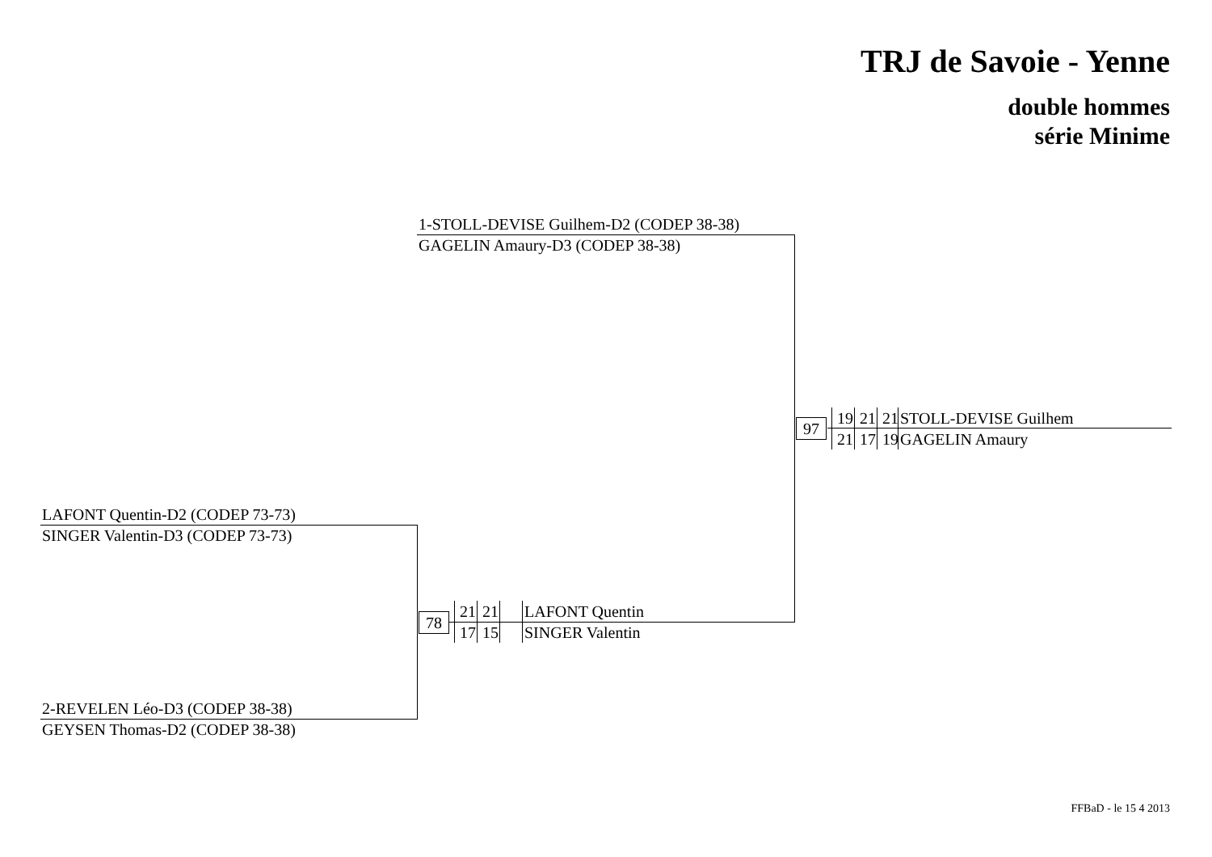TRJ de Savoie - Yenne
double hommes
série Minime
1-STOLL-DEVISE Guilhem-D2 (CODEP 38-38)
GAGELIN Amaury-D3 (CODEP 38-38)
LAFONT Quentin-D2 (CODEP 73-73)
SINGER Valentin-D3 (CODEP 73-73)
2-REVELEN Léo-D3 (CODEP 38-38)
GEYSEN Thomas-D2 (CODEP 38-38)
78
21 21
17 15
LAFONT Quentin
SINGER Valentin
97
19 21 21
21 17 19
STOLL-DEVISE Guilhem
GAGELIN Amaury
FFBaD - le 15 4 2013